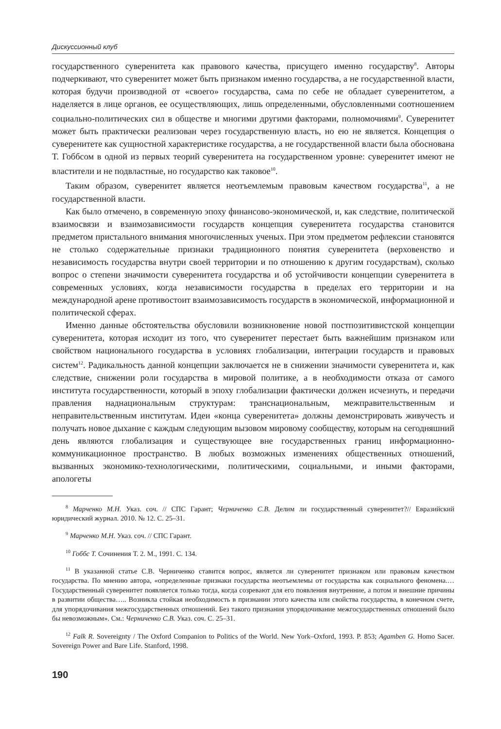Дискуссионный клуб
государственного суверенитета как правового качества, присущего именно государству<sup>8</sup>. Авторы подчеркивают, что суверенитет может быть признаком именно государства, а не государственной власти, которая будучи производной от «своего» государства, сама по себе не обладает суверенитетом, а наделяется в лице органов, ее осуществляющих, лишь определенными, обусловленными соотношением социально-политических сил в обществе и многими другими факторами, полномочиями<sup>9</sup>. Суверенитет может быть практически реализован через государственную власть, но ею не является. Концепция о суверенитете как сущностной характеристике государства, а не государственной власти была обоснована Т. Гоббсом в одной из первых теорий суверенитета на государственном уровне: суверенитет имеют не властители и не подвластные, но государство как таковое<sup>10</sup>.
Таким образом, суверенитет является неотъемлемым правовым качеством государства<sup>11</sup>, а не государственной власти.
Как было отмечено, в современную эпоху финансово-экономической, и, как следствие, политической взаимосвязи и взаимозависимости государств концепция суверенитета государства становится предметом пристального внимания многочисленных ученых. При этом предметом рефлексии становятся не столько содержательные признаки традиционного понятия суверенитета (верховенство и независимость государства внутри своей территории и по отношению к другим государствам), сколько вопрос о степени значимости суверенитета государства и об устойчивости концепции суверенитета в современных условиях, когда независимости государства в пределах его территории и на международной арене противостоит взаимозависимость государств в экономической, информационной и политической сферах.
Именно данные обстоятельства обусловили возникновение новой постпозитивистской концепции суверенитета, которая исходит из того, что суверенитет перестает быть важнейшим признаком или свойством национального государства в условиях глобализации, интеграции государств и правовых систем<sup>12</sup>. Радикальность данной концепции заключается не в снижении значимости суверенитета и, как следствие, снижении роли государства в мировой политике, а в необходимости отказа от самого института государственности, который в эпоху глобализации фактически должен исчезнуть, и передачи правления наднациональным структурам: транснациональным, межправительственным и неправительственным институтам. Идеи «конца суверенитета» должны демонстрировать живучесть и получать новое дыхание с каждым следующим вызовом мировому сообществу, которым на сегодняшний день являются глобализация и существующее вне государственных границ информационно-коммуникационное пространство. В любых возможных изменениях общественных отношений, вызванных экономико-технологическими, политическими, социальными, и иными факторами, апологеты
<sup>8</sup> Марченко М.Н. Указ. соч. // СПС Гарант; Черниченко С.В. Делим ли государственный суверенитет?// Евразийский юридический журнал. 2010. № 12. С. 25–31.
<sup>9</sup> Марченко М.Н. Указ. соч. // СПС Гарант.
<sup>10</sup> Гоббс Т. Сочинения Т. 2. М., 1991. С. 134.
<sup>11</sup> В указанной статье С.В. Черниченко ставится вопрос, является ли суверенитет признаком или правовым качеством государства. По мнению автора, «определенные признаки государства неотъемлемы от государства как социального феномена.… Государственный суверенитет появляется только тогда, когда созревают для его появления внутренние, а потом и внешние причины в развитии общества….. Возникла стойкая необходимость в признании этого качества или свойства государства, в конечном счете, для упорядочивания межгосударственных отношений. Без такого признания упорядочивание межгосударственных отношений было бы невозможным». См.: Черниченко С.В. Указ. соч. С. 25–31.
<sup>12</sup> Falk R. Sovereignty / The Oxford Companion to Politics of the World. New York–Oxford, 1993. P. 853; Agamben G. Homo Sacer. Sovereign Power and Bare Life. Stanford, 1998.
190